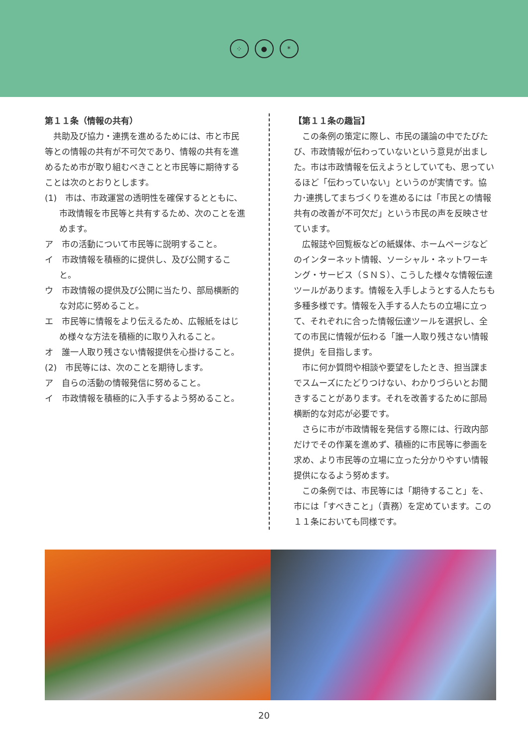⁘ ● *
第１１条（情報の共有）
共助及び協力・連携を進めるためには、市と市民等との情報の共有が不可欠であり、情報の共有を進めるため市が取り組むべきことと市民等に期待することは次のとおりとします。
(1)　市は、市政運営の透明性を確保するとともに、市政情報を市民等と共有するため、次のことを進めます。
ア　市の活動について市民等に説明すること。
イ　市政情報を積極的に提供し、及び公開すること。
ウ　市政情報の提供及び公開に当たり、部局横断的な対応に努めること。
エ　市民等に情報をより伝えるため、広報紙をはじめ様々な方法を積極的に取り入れること。
オ　誰一人取り残さない情報提供を心掛けること。
(2)　市民等には、次のことを期待します。
ア　自らの活動の情報発信に努めること。
イ　市政情報を積極的に入手するよう努めること。
【第１１条の趣旨】
この条例の策定に際し、市民の議論の中でたびたび、市政情報が伝わっていないという意見が出ました。市は市政情報を伝えようとしていても、思っているほど「伝わっていない」というのが実情です。協力･連携してまちづくりを進めるには「市民との情報共有の改善が不可欠だ」という市民の声を反映させています。
広報誌や回覧板などの紙媒体、ホームページなどのインターネット情報、ソーシャル・ネットワーキング・サービス（ＳＮＳ）、こうした様々な情報伝達ツールがあります。情報を入手しようとする人たちも多種多様です。情報を入手する人たちの立場に立って、それぞれに合った情報伝達ツールを選択し、全ての市民に情報が伝わる「誰一人取り残さない情報提供」を目指します。
市に何か質問や相談や要望をしたとき、担当課までスムーズにたどりつけない、わかりづらいとお聞きすることがあります。それを改善するために部局横断的な対応が必要です。
さらに市が市政情報を発信する際には、行政内部だけでその作業を進めず、積極的に市民等に参画を求め、より市民等の立場に立った分かりやすい情報提供になるよう努めます。
この条例では、市民等には「期待すること」を、市には「すべきこと」（責務）を定めています。この１１条においても同様です。
20